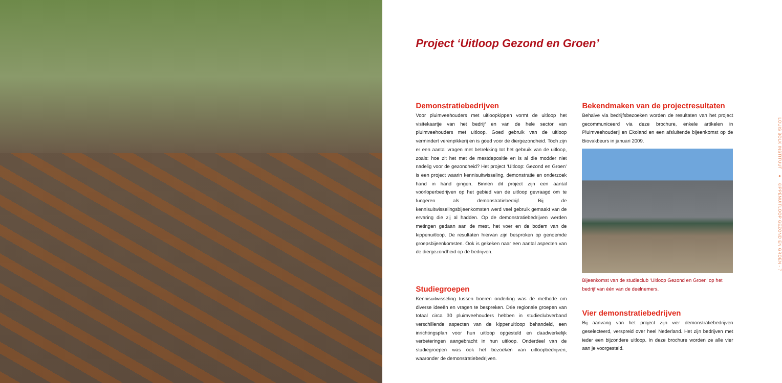Project ‘Uitloop Gezond en Groen’
Demonstratiebedrijven
Voor pluimveehouders met uitloopkippen vormt de uitloop het visitekaartje van het bedrijf en van de hele sector van pluimveehouders met uitloop. Goed gebruik van de uitloop vermindert verenpikkerij en is goed voor de diergezondheid. Toch zijn er een aantal vragen met betrekking tot het gebruik van de uitloop, zoals: hoe zit het met de mestdepositie en is al die modder niet nadelig voor de gezondheid? Het project ‘Uitloop: Gezond en Groen’ is een project waarin kennisuitwisseling, demonstratie en onderzoek hand in hand gingen. Binnen dit project zijn een aantal voorloperbedrijven op het gebied van de uitloop gevraagd om te fungeren als demonstratiebedrijf. Bij de kennisuitwisselingsbijeenkomsten werd veel gebruik gemaakt van de ervaring die zij al hadden. Op de demonstratiebedrijven werden metingen gedaan aan de mest, het voer en de bodem van de kippenuitloop. De resultaten hiervan zijn besproken op genoemde groepsbijeenkomsten. Ook is gekeken naar een aantal aspecten van de diergezondheid op de bedrijven.
Studiegroepen
Kennisuitwisseling tussen boeren onderling was de methode om diverse ideeën en vragen te bespreken. Drie regionale groepen van totaal circa 30 pluimveehouders hebben in studieclubverband verschillende aspecten van de kippenuitloop behandeld, een inrichtingsplan voor hun uitloop opgesteld en daadwerkelijk verbeteringen aangebracht in hun uitloop. Onderdeel van de studiegroepen was ook het bezoeken van uitloopbedrijven, waaronder de demonstratiebedrijven.
Bekendmaken van de projectresultaten
Behalve via bedrijfsbezoeken worden de resultaten van het project gecommuniceerd via deze brochure, enkele artikelen in Pluimveehouderij en Ekoland en een afsluitende bijeenkomst op de Biovakbeurs in januari 2009.
Bijeenkomst van de studieclub ‘Uitloop Gezond en Groen’ op het bedrijf van één van de deelnemers.
Vier demonstratiebedrijven
Bij aanvang van het project zijn vier demonstratiebedrijven geselecteerd, verspreid over heel Nederland. Het zijn bedrijven met ieder een bijzondere uitloop. In deze brochure worden ze alle vier aan je voorgesteld.
LOUIS BOLK INSTITUUT ● KIPPENUITLOOP GEZOND EN GROEN - 7